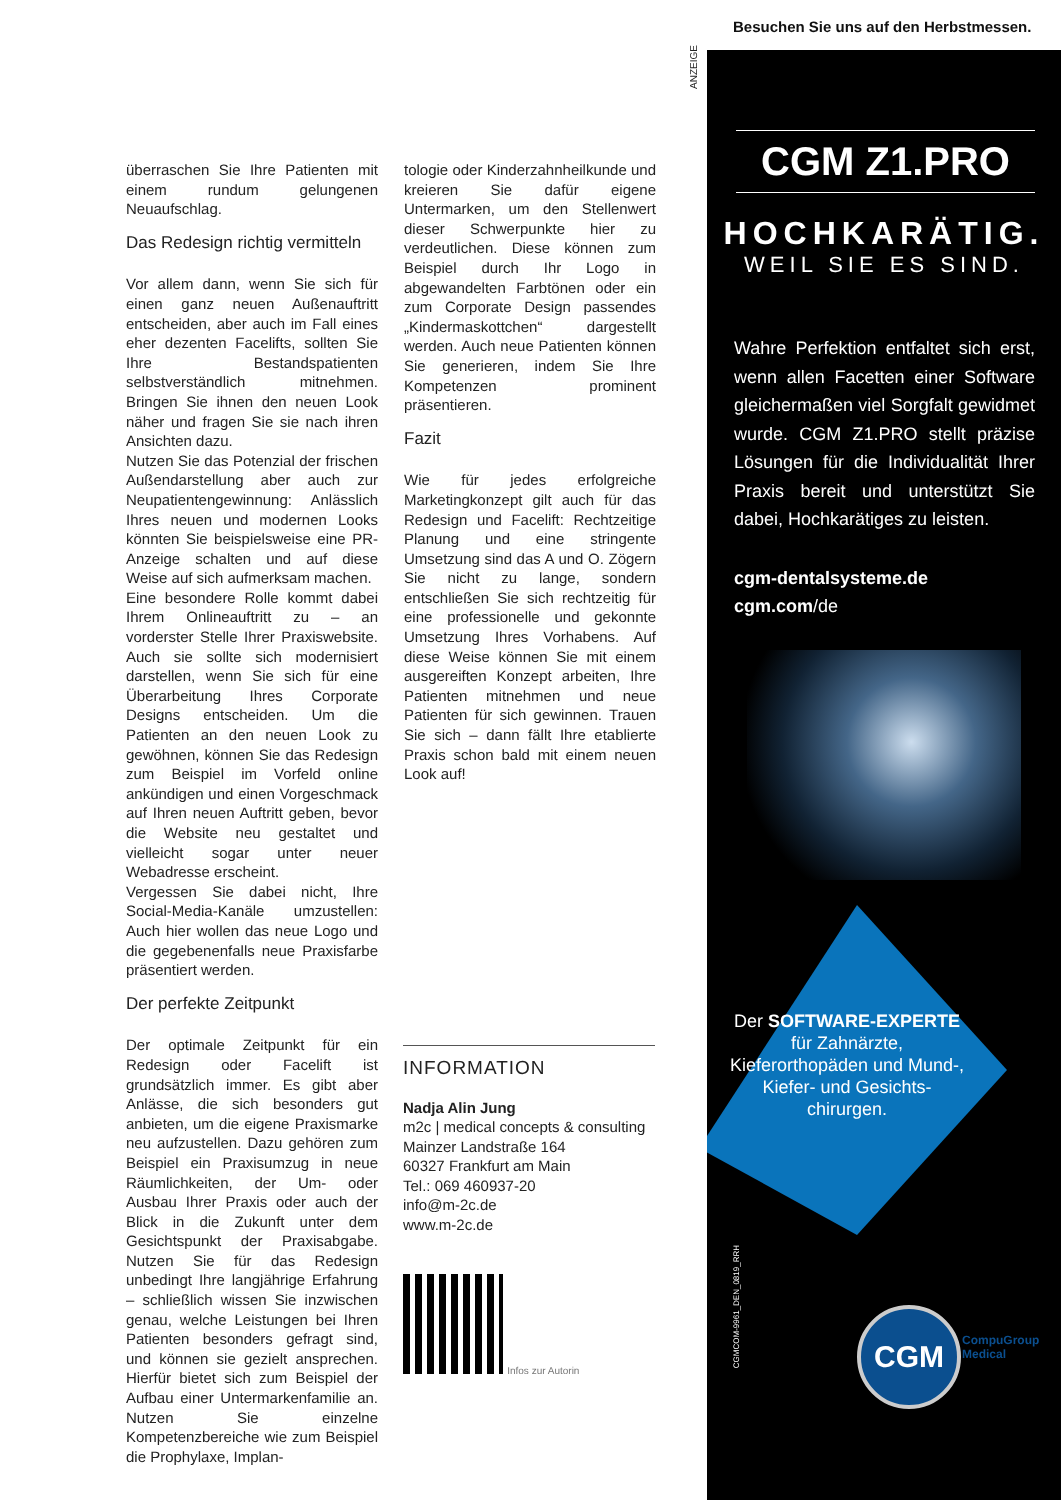überraschen Sie Ihre Patienten mit einem rundum gelungenen Neuaufschlag.
Das Redesign richtig vermitteln
Vor allem dann, wenn Sie sich für einen ganz neuen Außenauftritt entscheiden, aber auch im Fall eines eher dezenten Facelifts, sollten Sie Ihre Bestandspatienten selbstverständlich mitnehmen. Bringen Sie ihnen den neuen Look näher und fragen Sie sie nach ihren Ansichten dazu.
Nutzen Sie das Potenzial der frischen Außendarstellung aber auch zur Neupatientengewinnung: Anlässlich Ihres neuen und modernen Looks könnten Sie beispielsweise eine PR-Anzeige schalten und auf diese Weise auf sich aufmerksam machen.
Eine besondere Rolle kommt dabei Ihrem Onlineauftritt zu – an vorderster Stelle Ihrer Praxiswebsite. Auch sie sollte sich modernisiert darstellen, wenn Sie sich für eine Überarbeitung Ihres Corporate Designs entscheiden. Um die Patienten an den neuen Look zu gewöhnen, können Sie das Redesign zum Beispiel im Vorfeld online ankündigen und einen Vorgeschmack auf Ihren neuen Auftritt geben, bevor die Website neu gestaltet und vielleicht sogar unter neuer Webadresse erscheint.
Vergessen Sie dabei nicht, Ihre Social-Media-Kanäle umzustellen: Auch hier wollen das neue Logo und die gegebenenfalls neue Praxisfarbe präsentiert werden.
Der perfekte Zeitpunkt
Der optimale Zeitpunkt für ein Redesign oder Facelift ist grundsätzlich immer. Es gibt aber Anlässe, die sich besonders gut anbieten, um die eigene Praxismarke neu aufzustellen. Dazu gehören zum Beispiel ein Praxisumzug in neue Räumlichkeiten, der Um- oder Ausbau Ihrer Praxis oder auch der Blick in die Zukunft unter dem Gesichtspunkt der Praxisabgabe. Nutzen Sie für das Redesign unbedingt Ihre langjährige Erfahrung – schließlich wissen Sie inzwischen genau, welche Leistungen bei Ihren Patienten besonders gefragt sind, und können sie gezielt ansprechen. Hierfür bietet sich zum Beispiel der Aufbau einer Untermarkenfamilie an. Nutzen Sie einzelne Kompetenzbereiche wie zum Beispiel die Prophylaxe, Implan-
tologie oder Kinderzahnheilkunde und kreieren Sie dafür eigene Untermarken, um den Stellenwert dieser Schwerpunkte hier zu verdeutlichen. Diese können zum Beispiel durch Ihr Logo in abgewandelten Farbtönen oder ein zum Corporate Design passendes „Kindermaskottchen“ dargestellt werden. Auch neue Patienten können Sie generieren, indem Sie Ihre Kompetenzen prominent präsentieren.
Fazit
Wie für jedes erfolgreiche Marketingkonzept gilt auch für das Redesign und Facelift: Rechtzeitige Planung und eine stringente Umsetzung sind das A und O. Zögern Sie nicht zu lange, sondern entschließen Sie sich rechtzeitig für eine professionelle und gekonnte Umsetzung Ihres Vorhabens. Auf diese Weise können Sie mit einem ausgereiften Konzept arbeiten, Ihre Patienten mitnehmen und neue Patienten für sich gewinnen. Trauen Sie sich – dann fällt Ihre etablierte Praxis schon bald mit einem neuen Look auf!
INFORMATION
Nadja Alin Jung
m2c | medical concepts & consulting
Mainzer Landstraße 164
60327 Frankfurt am Main
Tel.: 069 460937-20
info@m-2c.de
www.m-2c.de
Infos zur Autorin
ANZEIGE
Besuchen Sie uns auf den Herbstmessen.
CGM Z1.PRO
HOCHKARÄTIG.
WEIL SIE ES SIND.
Wahre Perfektion entfaltet sich erst, wenn allen Facetten einer Software gleichermaßen viel Sorgfalt gewidmet wurde. CGM Z1.PRO stellt präzise Lösungen für die Individualität Ihrer Praxis bereit und unterstützt Sie dabei, Hochkarätiges zu leisten.
cgm-dentalsysteme.de
cgm.com/de
Der SOFTWARE-EXPERTE für Zahnärzte, Kieferorthopäden und Mund-, Kiefer- und Gesichts-chirurgen.
CGMCOM-9961_DEN_0819_RRH
CGM
CompuGroup
Medical